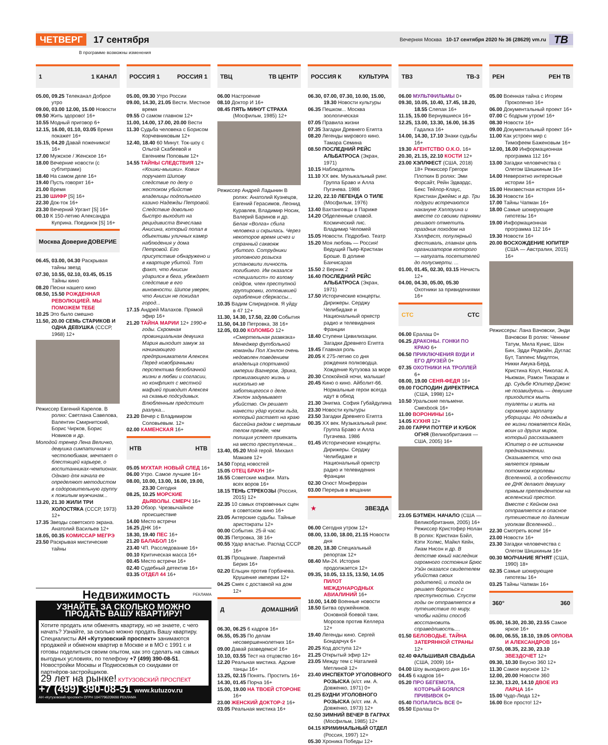ЧЕТВЕРГ 17 сентября Вечерняя Москва 10-17 сентября 2020 № 36 (28629) vm.ru ТВ
В программе возможны изменения
1 1 КАНАЛ
05.00, 09.25 Телеканал Доброе утро
09.00, 03.00 12.00, 15.00 Новости
09.50 Жить здорово! 16+
10.55 Модный приговор 6+
12.15, 16.00, 01.10, 03.05 Время покажет 16+
15.15, 04.20 Давай поженимся! 16+
17.00 Мужское / Женское 16+
18.00 Вечерние новости (с субтитрами)
18.40 На самом деле 16+
19.40 Пусть говорят 16+
21.00 Время
21.30 ШИФР [S] 16+
22.30 Док-ток 16+
23.30 Вечерний Ургант [S] 16+
00.10 К 150-летию Александра Куприна. Поединок [S] 16+
Москва Доверие ДОВЕРИЕ
06.45, 03.00, 04.30 Раскрывая тайны звезд
07.30, 10.55, 02.10, 03.45, 05.15 Тайны кино
08.20 Песни нашего кино
08.50, 15.50 РОЖДЕННАЯ РЕВОЛЮЦИЕЙ. МЫ ПОМОЖЕМ ТЕБЕ
10.25 Это было смешно
11.50, 20.00 СЕМЬ СТАРИКОВ И ОДНА ДЕВУШКА (СССР, 1968) 12+
Режиссер Евгений Карелов. В ролях: Светлана Савелова, Валентин Смирнитский, Борис Чирков, Борис Новиков и др.
Молодой тренер Лена Величко, девушка симпатичная и честолюбивая, мечтает о блестящей карьере, о воспитанниках-чемпионах. Однако для начала ее определяют методистом в оздоровительную группу к пожилым мужчинам...
13.20, 21.30 ЖИЛИ ТРИ ХОЛОСТЯКА (СССР, 1973) 12+
17.35 Звезды советского экрана. Анатолий Васильев 12+
18.05, 00.35 КОМИССАР МЕГРЭ
23.50 Раскрывая мистические тайны
РОССИЯ 1 РОССИЯ 1
05.00, 09.30 Утро России
09.00, 14.30, 21.05 Вести. Местное время
09.55 О самом главном 12+
11.00, 14.00, 17.00, 20.00 Вести
11.30 Судьба человека с Борисом Корчевниковым 12+
12.40, 18.40 60 Минут. Ток-шоу с Ольгой Скабеевой и Евгением Поповым 12+
14.55 ТАЙНЫ СЛЕДСТВИЯ 12+ «Кошки-мышки». Ковин поручает Шипову следствие по делу о жестоком убийстве владелицы подпольного казино Надежды Петровой. Следствие довольно быстро выходит на рецидивиста Вячеслава Анисина, который попал в объективы уличных камер наблюдения у дома Петровой. Его присутствие обнаружено и в квартире убитой. Тот факт, что Анисин ударился в бега, убеждает следствие в его виновности. Шипов уверен, что Анисин не покидал город...
17.15 Андрей Малахов. Прямой эфир 16+
21.20 ТАЙНА МАРИИ 12+ 1990-е годы. Скромная провинциальная девушка Мария выходит замуж за начинающего предпринимателя Алексея. Перед новобрачными перспектива безоблачной жизни в любви и согласии, но конфликт с местной мафией приводит Алексея на скамью подсудимых. Влюбленным предстоит разлука...
23.20 Вечер с Владимиром Соловьевым. 12+
02.00 КАМЕНСКАЯ 16+
НТВ НТВ
05.05 МУХТАР. НОВЫЙ СЛЕД 16+
06.00 Утро. Самое лучшее 16+
08.00, 10.00, 13.00, 16.00, 19.00, 23.30 Сегодня
08.25, 10.25 МОРСКИЕ ДЬЯВОЛЫ. СМЕРЧ 16+
13.20 Обзор. Чрезвычайное происшествие
14.00 Место встречи
16.25 ДНК 16+
18.30, 19.40 ПЕС 16+
21.20 БАЛАБОЛ 16+
23.40 ЧП. Расследование 16+
00.10 Критическая масса 16+
00.45 Место встречи 16+
02.40 Судебный детектив 16+
03.35 ОТДЕЛ 44 16+
ТВЦ ТВ ЦЕНТР
06.00 Настроение
08.10 Доктор И 16+
08.45 ПЯТЬ МИНУТ СТРАХА (Мосфильм, 1985) 12+
Режиссер Андрей Ладынин В ролях: Анатолий Кузнецов, Евгений Герасимов, Леонид Куравлев, Владимир Носик, Валерий Баринов и др. Белая «Волга» сбила человека и скрылась. Через некоторое время исчез и странный саквояж убитого. Сотрудники уголовного розыска установили личность погибшего. Им оказался «специалист» по взлому сейфов, член преступной группировки, готовившей ограбление сберкассы...
10.35 Вадим Спиридонов. Я уйду в 47 12+
11.30, 14.30, 17.50, 22.00 События
11.50, 04.10 Петровка, 38 16+
12.05, 03.00 КОЛОМБО 12+ «Смертельная развязка» Менеджер футбольной команды Пол Хэнлон очень недоволен поведением владельца спортивной империи Вагнеров, Эрика, прожигающего жизнь и нисколько не заботящегося о деле. Хэнлон задумывает убийство. Он решает нанести удар куском льда, который растает на краю бассейна рядом с мертвым телом прежде, чем полиция успеет приехать на место преступления...
13.40, 05.20 Мой герой. Михаил Мамаев 12+
14.50 Город новостей
15.05 ОТЕЦ БРАУН 16+
16.55 Советские мафии. Мать всех воров 16+
18.15 ТЕНЬ СТРЕКОЗЫ (Россия, 2015) 12+
22.35 10 самых откровенных сцен в советском кино 16+
23.05 Актерские судьбы. Тайные аристократы 12+
00.00 События. 25-й час
00.35 Петровка, 38 16+
00.55 Удар властью. Распад СССР 16+
01.35 Прощание. Лаврентий Берия 16+
02.20 Ельцин против Горбачева. Крушение империи 12+
04.25 Смех с доставкой на дом 12+
Д ДОМАШНИЙ
06.30, 06.25 6 кадров 16+
06.55, 05.35 По делам несовершеннолетних 16+
09.00 Давай разведемся! 16+
10.10, 03.55 Тест на отцовство 16+
12.20 Реальная мистика. Адские танцы 16+
13.25, 02.15 Понять. Простить 16+
14.30, 01.45 Порча 16+
15.00, 19.00 НА ТВОЕЙ СТОРОНЕ 16+
23.00 ЖЕНСКИЙ ДОКТОР-2 16+
03.05 Реальная мистика 16+
РОССИЯ К КУЛЬТУРА
06.30, 07.00, 07.30, 10.00, 15.00, 19.30 Новости культуры
06.35 Пешком... Москва зоологическая
07.05 Правила жизни
07.35 Загадки Древнего Египта
08.20 Легенды мирового кино. Тамара Семина
08.50 ПОСЛЕДНИЙ РЕЙС АЛЬБАТРОСА (Экран, 1971)
10.15 Наблюдатель
11.10 ХХ век. Музыкальный ринг. Группа Браво и Алла Пугачева. 1986
12.20, 22.10 ЛЕГЕНДА О ТИЛЕ (Мосфильм, 1976)
13.40 Вахтанговцы в Париже
14.20 Обделенные славой. Космический лис. Владимир Челомей
15.05 Новости. Подробно. Театр
15.20 Моя любовь — Россия! Ведущий Пьер-Кристиан Броше. В долине Бахчисарая
15.50 2 Верник 2
16.40 ПОСЛЕДНИЙ РЕЙС АЛЬБАТРОСА (Экран, 1971)
17.50 Исторические концерты. Дирижеры. Серджу Челибидаке и Национальный оркестр радио и телевидения Франции
18.40 Ступени Цивилизации. Загадки Древнего Египта
19.45 Главная роль
20.05 К 275-летию со дня рождения полководца. Хождение Кутузова за море
20.30 Спокойной ночи, малыши!
20.45 Кино о кино. Айболит-66. Нормальные герои всегда идут в обход
21.30 Энигма. София Губайдулина
23.30 Новости культуры
23.50 Загадки Древнего Египта
00.35 ХХ век. Музыкальный ринг. Группа Браво и Алла Пугачева. 1986
01.45 Исторические концерты. Дирижеры. Серджу Челибидаке и Национальный оркестр радио и телевидения Франции
02.30 Огюст Монферран
03.00 Перерыв в вещании
★ ЗВЕЗДА
06.00 Сегодня утром 12+
08.00, 13.00, 18.00, 21.15 Новости дня
08.20, 18.30 Специальный репортаж 12+
08.40 Ми-24. История продолжается 12+
09.35, 10.05, 13.15, 13.50, 14.05 ПИЛОТ МЕЖДУНАРОДНЫХ АВИАЛИНИЙ 16+
10.00, 14.00 Военные новости
18.50 Битва оружейников. Основной боевой танк. Морозов против Келлера 12+
19.40 Легенды кино. Сергей Бондарчук 6+
20.25 Код доступа 12+
21.25 Открытый эфир 12+
23.05 Между тем с Наталией Метлиной 12+
23.40 ИНСПЕКТОР УГОЛОВНОГО РОЗЫСКА (к/ст. им. А. Довженко, 1971) 0+
01.25 БУДНИ УГОЛОВНОГО РОЗЫСКА (к/ст. им. А. Довженко, 1973) 12+
02.50 ЗИМНИЙ ВЕЧЕР В ГАГРАХ (Мосфильм, 1985) 12+
04.15 КРИМИНАЛЬНЫЙ ОТДЕЛ (Россия, 1997) 12+
05.30 Хроника Победы 12+
ТВ3 ТВ-3
06.00 МУЛЬТФИЛЬМЫ 0+
09.30, 10.05, 10.40, 17.45, 18.20, 18.55 Слепая 16+
11.15, 15.00 Вернувшиеся 16+
12.25, 13.00, 13.30, 16.00, 16.35 Гадалка 16+
14.00, 14.30, 17.10 Знаки судьбы 16+
19.30 АГЕНТСТВО О.К.О. 16+
20.30, 21.15, 22.10 КОСТИ 12+
23.00 ХЭЛЛФЕСТ (США, 2018) 18+ Режиссер Грегори Плоткин В ролях: Эми Форсайт, Рейн Эдвардс, Бекс Тейлор-Клаус, Кристиан Джеймс и др. Три подруги встречаются накануне Хэллоуина и вместе со своими парнями решают отметить праздник походом на Хэллфест, популярный фестиваль, главная цель организаторов которого — напугать посетителей до полусмерти. ...
01.00, 01.45, 02.30, 03.15 Нечисть 12+
04.00, 04.30, 05.00, 05.30 Охотники за привидениями 16+
СТС СТС
06.00 Ералаш 0+
06.25 ДРАКОНЫ. ГОНКИ ПО КРАЮ 6+
06.50 ПРИКЛЮЧЕНИЯ ВУДИ И ЕГО ДРУЗЕЙ 0+
07.35 ОХОТНИКИ НА ТРОЛЛЕЙ 6+
08.00, 19.00 СЕНЯ-ФЕДЯ 16+
09.00 ГОСПОДИН ДИРЕКТРИСА (США, 1998) 12+
10.50 Уральские пельмени. Смехbook 16+
11.00 ВОРОНИНЫ 16+
14.05 КУХНЯ 12+
20.00 ГАРРИ ПОТТЕР И КУБОК ОГНЯ (Великобритания — США, 2005) 16+
23.05 БЭТМЕН. НАЧАЛО (США — Великобритания, 2005) 16+ Режиссер Кристофер Нолан В ролях: Кристиан Бэйл, Кэти Холмс, Майкл Кейн, Лиам Нисон и др. В детстве юный наследник огромного состояния Брюс Уэйн оказался свидетелем убийства своих родителей, и тогда он решает бороться с преступностью. Спустя годы он отправляется в путешествие по миру, чтобы найти способ восстановить справедливость....
01.50 БЕЛОВОДЬЕ. ТАЙНА ЗАТЕРЯННОЙ СТРАНЫ 12+
02.40 ФАЛЬШИВАЯ СВАДЬБА (США, 2009) 16+
04.00 Шоу выходного дня 16+
04.45 6 кадров 16+
05.20 ПРО БЕГЕМОТА, КОТОРЫЙ БОЯЛСЯ ПРИВИВОК 0+
05.40 ПОПАЛИСЬ ВСЕ 0+
05.50 Ералаш 0+
РЕН РЕН ТВ
05.00 Военная тайна с Игорем Прокопенко 16+
06.00 Документальный проект 16+
07.00 С бодрым утром! 16+
08.30 Новости 16+
09.00 Документальный проект 16+
11.00 Как устроен мир с Тимофеем Баженовым 16+
12.00, 16.00 Информационная программа 112 16+
13.00 Загадки человечества с Олегом Шишкиным 16+
14.00 Невероятно интересные истории 16+
15.00 Неизвестная история 16+
16.30 Новости 16+
17.00 Тайны Чапман 16+
18.00 Самые шокирующие гипотезы 16+
19.00 Информационная программа 112 16+
19.30 Новости 16+
20.00 ВОСХОЖДЕНИЕ ЮПИТЕР (США — Австралия, 2015) 16+
Режиссеры: Лана Вачовски, Энди Вачовски В ролях: Ченнинг Татум, Мила Кунис, Шон Бин, Эдди Редмэйн, Дуглас Бут, Таппенс Мидлтон, Никки Амука-Берд, Кристина Коул, Николас А. Ньюман, Рамон Тикарам и др. Судьбе Юпитер Джонс не позавидуешь — девушке приходится мыть туалеты и жить на скромную зарплату уборщицы. Но однажды в ее жизни появляется Кейн, воин из других миров, который рассказывает Юпитер о ее истинном предназначении. Оказывается, что она является прямым потомком королевы Вселенной, а особенности ее ДНК делают девушку прямым претендентом на вселенский престол. Вместе с Кейном она отправляется в опасное путешествие по далеким уголкам Вселенной...
22.30 Смотреть всем! 16+
23.00 Новости 16+
23.30 Загадки человечества с Олегом Шишкиным 16+
00.30 МОЛЧАНИЕ ЯГНЯТ (США, 1990) 18+
02.35 Самые шокирующие гипотезы 16+
03.25 Тайны Чапман 16+
360° 360
05.00, 16.30, 20.30, 23.55 Самое яркое 16+
06.00, 06.55, 18.10, 19.05 ОРЛОВА И АЛЕКСАНДРОВ 16+
07.50, 08.35, 22.30, 23.10 ЗВЕЗДОЧЕТ 12+
09.30, 10.30 Вкусно 360 12+
11.30 Самое вкусное 12+
12.00, 20.00 Новости 360
12.30, 13.20, 14.10 ДВОЕ ИЗ ЛАРЦА 16+
15.00 Чудо-Люда 12+
16.00 Все просто! 12+
Недвижимость РЕКЛАМА
УЗНАЙТЕ, ЗА СКОЛЬКО МОЖНО ПРОДАТЬ ВАШУ КВАРТИРУ!
Хотите продать или обменять квартиру, но не знаете, с чего начать? Узнайте, за сколько можно продать Вашу квартиру. Специалисты АН «Кутузовский проспект» занимаются продажей и обменом квартир в Москве и в МО с 1991 г. и готовы поделиться своим опытом, как это сделать на самых выгодных условиях, по телефону +7 (499) 390-08-51. Новостройки Москвы и Подмосковья со скидками от партнёров-застройщиков.
29 лет на рынке! КУТУЗОВСКИЙ ПРОСПЕКТ
+7 (499) 390-08-51 www.kutuzov.ru
АН «Кутузовский проспект» ОГРН 1047796209698 РЕКЛАМА